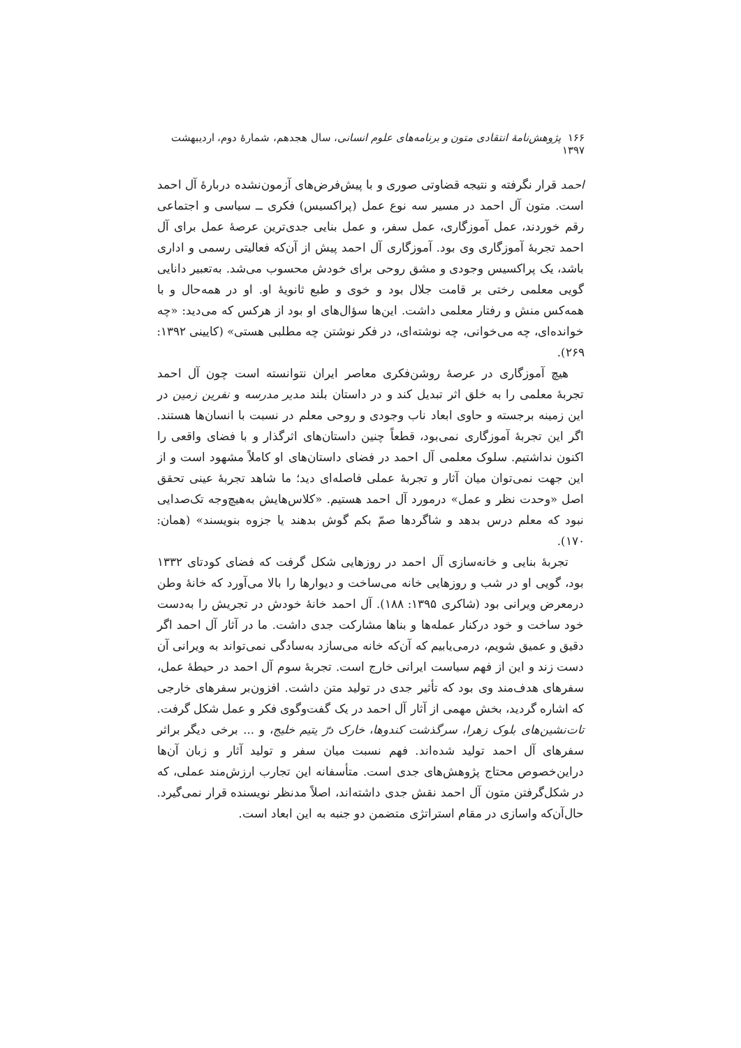۱۶۶ پژوهش‌نامهٔ انتقادی متون و برنامه‌های علوم انسانی، سال هجدهم، شمارهٔ دوم، اردیبهشت ۱۳۹۷
احمد قرار نگرفته و نتیجه قضاوتی صوری و با پیش‌فرض‌های آزمون‌نشده دربارهٔ آل احمد است. متون آل احمد در مسیر سه نوع عمل (پراکسیس) فکری ــ سیاسی و اجتماعی رقم خوردند، عمل آموزگاری، عمل سفر، و عمل بنایی جدی‌ترین عرصهٔ عمل برای آل احمد تجربهٔ آموزگاری وی بود. آموزگاری آل احمد پیش از آن‌که فعالیتی رسمی و اداری باشد، یک پراکسیس وجودی و مشق روحی برای خودش محسوب می‌شد. به‌تعبیر دانایی گویی معلمی رختی بر قامت جلال بود و خوی و طبع ثانویهٔ او. او در همه‌حال و با همه‌کس منش و رفتار معلمی داشت. این‌ها سؤال‌های او بود از هرکس که می‌دید: «چه خوانده‌ای، چه می‌خوانی، چه نوشته‌ای، در فکر نوشتن چه مطلبی هستی» (کایینی ۱۳۹۲: ۲۶۹).
هیچ آموزگاری در عرصهٔ روشن‌فکری معاصر ایران نتوانسته است چون آل احمد تجربهٔ معلمی را به خلق اثر تبدیل کند و در داستان بلند مدیر مدرسه و نفرین زمین در این زمینه برجسته و حاوی ابعاد ناب وجودی و روحی معلم در نسبت با انسان‌ها هستند. اگر این تجربهٔ آموزگاری نمی‌بود، قطعاً چنین داستان‌های اثرگذار و با فضای واقعی را اکنون نداشتیم. سلوک معلمی آل احمد در فضای داستان‌های او کاملاً مشهود است و از این جهت نمی‌توان میان آثار و تجربهٔ عملی فاصله‌ای دید؛ ما شاهد تجربهٔ عینی تحقق اصل «وحدت نظر و عمل» درمورد آل احمد هستیم. «کلاس‌هایش به‌هیچ‌وجه تک‌صدایی نبود که معلم درس بدهد و شاگردها صمّ بکم گوش بدهند یا جزوه بنویسند» (همان: ۱۷۰).
تجربهٔ بنایی و خانه‌سازی آل احمد در روزهایی شکل گرفت که فضای کودتای ۱۳۳۲ بود، گویی او در شب و روزهایی خانه می‌ساخت و دیوارها را بالا می‌آورد که خانهٔ وطن درمعرض ویرانی بود (شاکری ۱۳۹۵: ۱۸۸). آل احمد خانهٔ خودش در تجریش را به‌دست خود ساخت و خود درکنار عمله‌ها و بناها مشارکت جدی داشت. ما در آثار آل احمد اگر دقیق و عمیق شویم، درمی‌یابیم که آن‌که خانه می‌سازد به‌سادگی نمی‌تواند به ویرانی آن دست زند و این از فهم سیاست ایرانی خارج است. تجربهٔ سوم آل احمد در حیطهٔ عمل، سفرهای هدف‌مند وی بود که تأثیر جدی در تولید متن داشت. افزون‌بر سفرهای خارجی که اشاره گردید، بخش مهمی از آثار آل احمد در یک گفت‌وگوی فکر و عمل شکل گرفت. تات‌نشین‌های بلوک زهرا، سرگذشت کندوها، خارک درّ یتیم خلیج، و ... برخی دیگر براثر سفرهای آل احمد تولید شده‌اند. فهم نسبت میان سفر و تولید آثار و زبان آن‌ها دراین‌خصوص محتاج پژوهش‌های جدی است. متأسفانه این تجارب ارزش‌مند عملی، که در شکل‌گرفتن متون آل احمد نقش جدی داشته‌اند، اصلاً مدنظر نویسنده قرار نمی‌گیرد. حال‌آن‌که واسازی در مقام استراتژی متضمن دو جنبه به این ابعاد است.